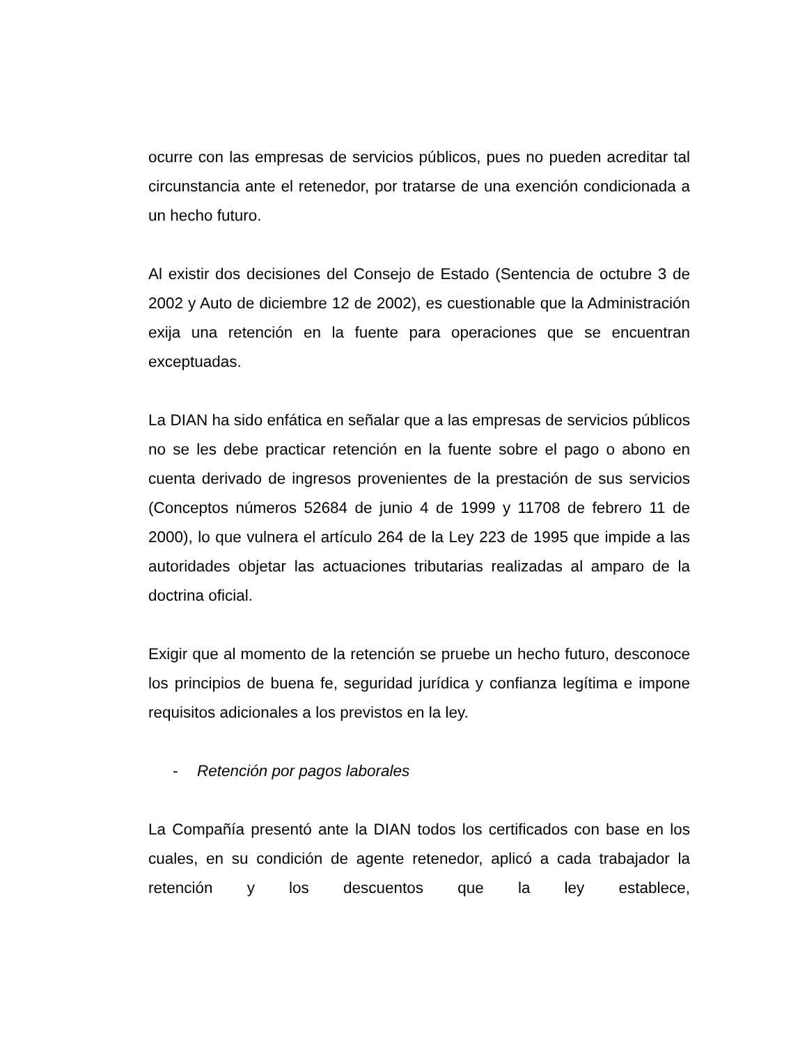ocurre con las empresas de servicios públicos, pues no pueden acreditar tal circunstancia ante el retenedor, por tratarse de una exención condicionada a un hecho futuro.
Al existir dos decisiones del Consejo de Estado (Sentencia de octubre 3 de 2002 y Auto de diciembre 12 de 2002), es cuestionable que la Administración exija una retención en la fuente para operaciones que se encuentran exceptuadas.
La DIAN ha sido enfática en señalar que a las empresas de servicios públicos no se les debe practicar retención en la fuente sobre el pago o abono en cuenta derivado de ingresos provenientes de la prestación de sus servicios (Conceptos números 52684 de junio 4 de 1999 y 11708 de febrero 11 de 2000), lo que vulnera el artículo 264 de la Ley 223 de 1995 que impide a las autoridades objetar las actuaciones tributarias realizadas al amparo de la doctrina oficial.
Exigir que al momento de la retención se pruebe un hecho futuro, desconoce los principios de buena fe, seguridad jurídica y confianza legítima e impone requisitos adicionales a los previstos en la ley.
- Retención por pagos laborales
La Compañía presentó ante la DIAN todos los certificados con base en los cuales, en su condición de agente retenedor, aplicó a cada trabajador la retención y los descuentos que la ley establece,